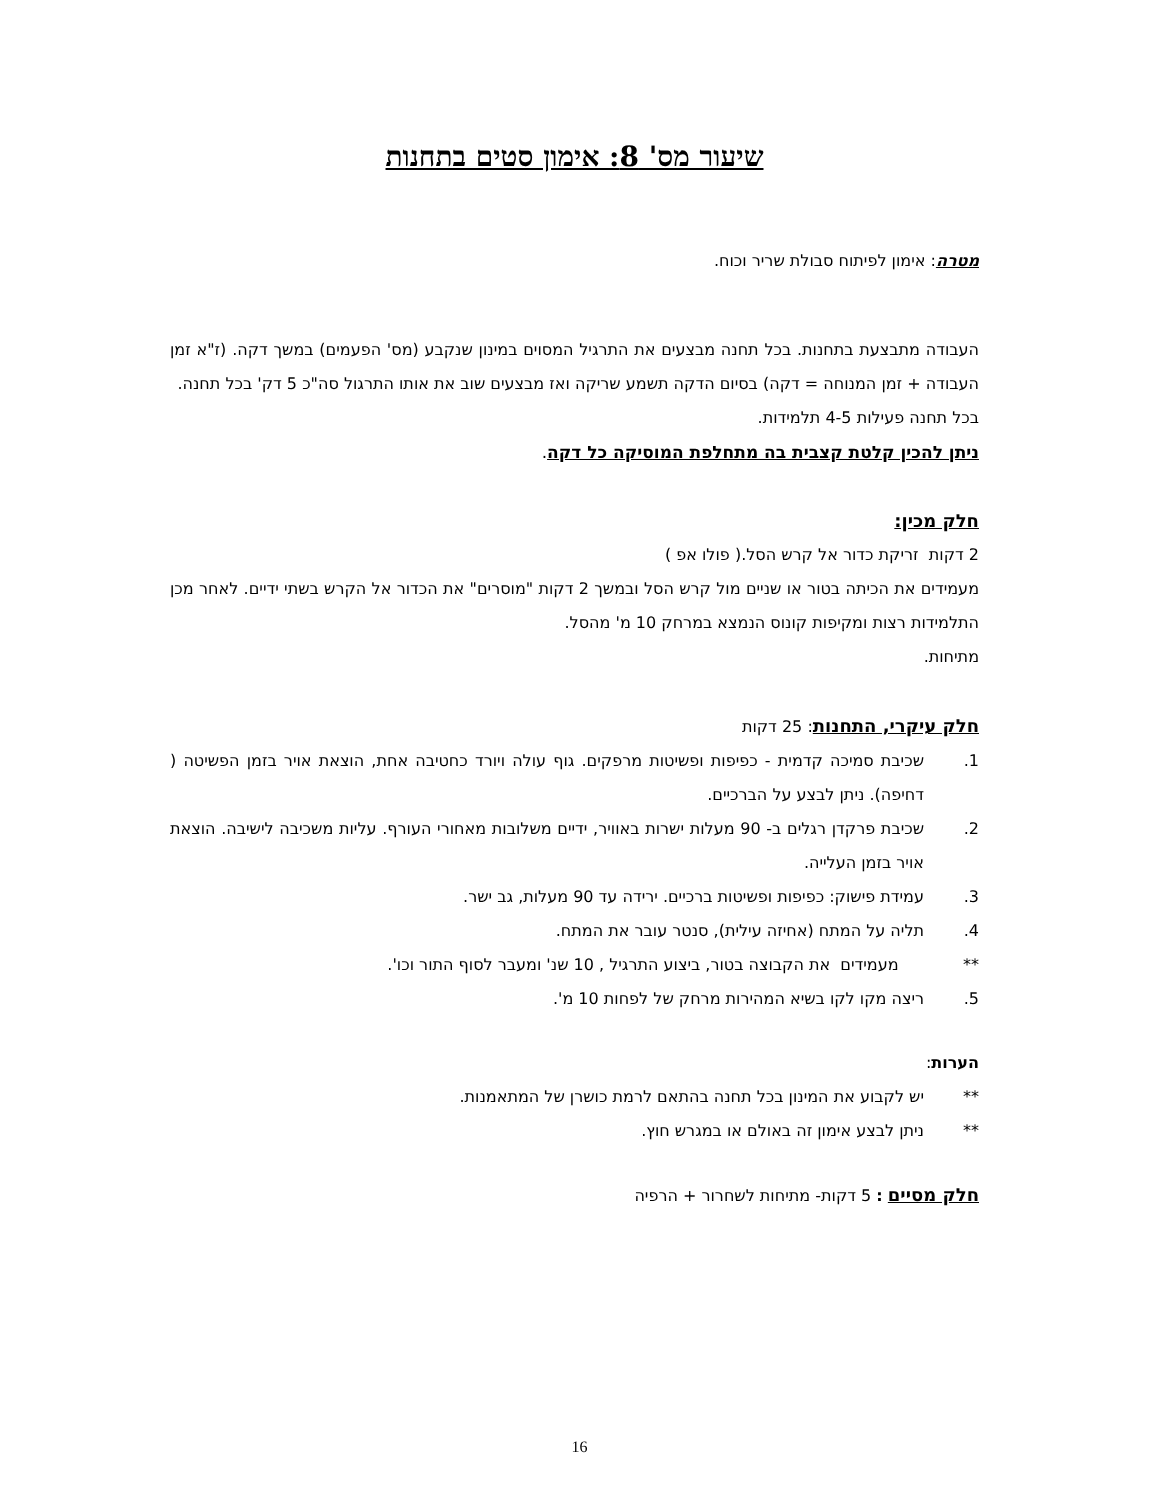שיעור מס' 8: אימון סטים בתחנות
מטרה: אימון לפיתוח סבולת שריר וכוח.
העבודה מתבצעת בתחנות. בכל תחנה מבצעים את התרגיל המסוים במינון שנקבע (מס' הפעמים) במשך דקה. (ז"א זמן העבודה + זמן המנוחה = דקה) בסיום הדקה תשמע שריקה ואז מבצעים שוב את אותו התרגול סה"כ 5 דק' בכל תחנה.
בכל תחנה פעילות 4-5 תלמידות.
ניתן להכין קלטת קצבית בה מתחלפת המוסיקה כל דקה.
חלק מכין:
2 דקות זריקת כדור אל קרש הסל.( פולו אפ )
מעמידים את הכיתה בטור או שניים מול קרש הסל ובמשך 2 דקות "מוסרים" את הכדור אל הקרש בשתי ידיים. לאחר מכן התלמידות רצות ומקיפות קונוס הנמצא במרחק 10 מ' מהסל.
מתיחות.
חלק עיקרי, התחנות: 25 דקות
1. שכיבת סמיכה קדמית - כפיפות ופשיטות מרפקים. גוף עולה ויורד כחטיבה אחת, הוצאת אויר בזמן הפשיטה ( דחיפה). ניתן לבצע על הברכיים.
2. שכיבת פרקדן רגלים ב- 90 מעלות ישרות באוויר, ידיים משלובות מאחורי העורף. עליות משכיבה לישיבה. הוצאת אויר בזמן העלייה.
3. עמידת פישוק: כפיפות ופשיטות ברכיים. ירידה עד 90 מעלות, גב ישר.
4. תליה על המתח (אחיזה עילית), סנטר עובר את המתח.
** מעמידים את הקבוצה בטור, ביצוע התרגיל , 10 שנ' ומעבר לסוף התור וכו'.
5. ריצה מקו לקו בשיא המהירות מרחק של לפחות 10 מ'.
הערות:
** יש לקבוע את המינון בכל תחנה בהתאם לרמת כושרן של המתאמנות.
** ניתן לבצע אימון זה באולם או במגרש חוץ.
חלק מסיים : 5 דקות- מתיחות לשחרור + הרפיה
16